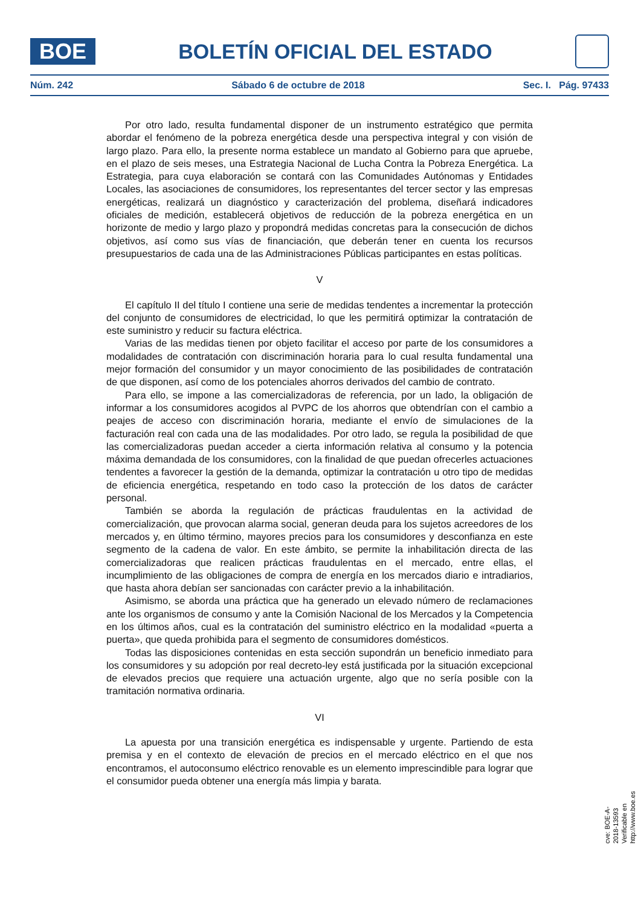BOE
BOLETÍN OFICIAL DEL ESTADO
Núm. 242 Sábado 6 de octubre de 2018 Sec. I. Pág. 97433
Por otro lado, resulta fundamental disponer de un instrumento estratégico que permita abordar el fenómeno de la pobreza energética desde una perspectiva integral y con visión de largo plazo. Para ello, la presente norma establece un mandato al Gobierno para que apruebe, en el plazo de seis meses, una Estrategia Nacional de Lucha Contra la Pobreza Energética. La Estrategia, para cuya elaboración se contará con las Comunidades Autónomas y Entidades Locales, las asociaciones de consumidores, los representantes del tercer sector y las empresas energéticas, realizará un diagnóstico y caracterización del problema, diseñará indicadores oficiales de medición, establecerá objetivos de reducción de la pobreza energética en un horizonte de medio y largo plazo y propondrá medidas concretas para la consecución de dichos objetivos, así como sus vías de financiación, que deberán tener en cuenta los recursos presupuestarios de cada una de las Administraciones Públicas participantes en estas políticas.
V
El capítulo II del título I contiene una serie de medidas tendentes a incrementar la protección del conjunto de consumidores de electricidad, lo que les permitirá optimizar la contratación de este suministro y reducir su factura eléctrica.
Varias de las medidas tienen por objeto facilitar el acceso por parte de los consumidores a modalidades de contratación con discriminación horaria para lo cual resulta fundamental una mejor formación del consumidor y un mayor conocimiento de las posibilidades de contratación de que disponen, así como de los potenciales ahorros derivados del cambio de contrato.
Para ello, se impone a las comercializadoras de referencia, por un lado, la obligación de informar a los consumidores acogidos al PVPC de los ahorros que obtendrían con el cambio a peajes de acceso con discriminación horaria, mediante el envío de simulaciones de la facturación real con cada una de las modalidades. Por otro lado, se regula la posibilidad de que las comercializadoras puedan acceder a cierta información relativa al consumo y la potencia máxima demandada de los consumidores, con la finalidad de que puedan ofrecerles actuaciones tendentes a favorecer la gestión de la demanda, optimizar la contratación u otro tipo de medidas de eficiencia energética, respetando en todo caso la protección de los datos de carácter personal.
También se aborda la regulación de prácticas fraudulentas en la actividad de comercialización, que provocan alarma social, generan deuda para los sujetos acreedores de los mercados y, en último término, mayores precios para los consumidores y desconfianza en este segmento de la cadena de valor. En este ámbito, se permite la inhabilitación directa de las comercializadoras que realicen prácticas fraudulentas en el mercado, entre ellas, el incumplimiento de las obligaciones de compra de energía en los mercados diario e intradiarios, que hasta ahora debían ser sancionadas con carácter previo a la inhabilitación.
Asimismo, se aborda una práctica que ha generado un elevado número de reclamaciones ante los organismos de consumo y ante la Comisión Nacional de los Mercados y la Competencia en los últimos años, cual es la contratación del suministro eléctrico en la modalidad «puerta a puerta», que queda prohibida para el segmento de consumidores domésticos.
Todas las disposiciones contenidas en esta sección supondrán un beneficio inmediato para los consumidores y su adopción por real decreto-ley está justificada por la situación excepcional de elevados precios que requiere una actuación urgente, algo que no sería posible con la tramitación normativa ordinaria.
VI
La apuesta por una transición energética es indispensable y urgente. Partiendo de esta premisa y en el contexto de elevación de precios en el mercado eléctrico en el que nos encontramos, el autoconsumo eléctrico renovable es un elemento imprescindible para lograr que el consumidor pueda obtener una energía más limpia y barata.
cve: BOE-A-2018-13593
Verificable en http://www.boe.es